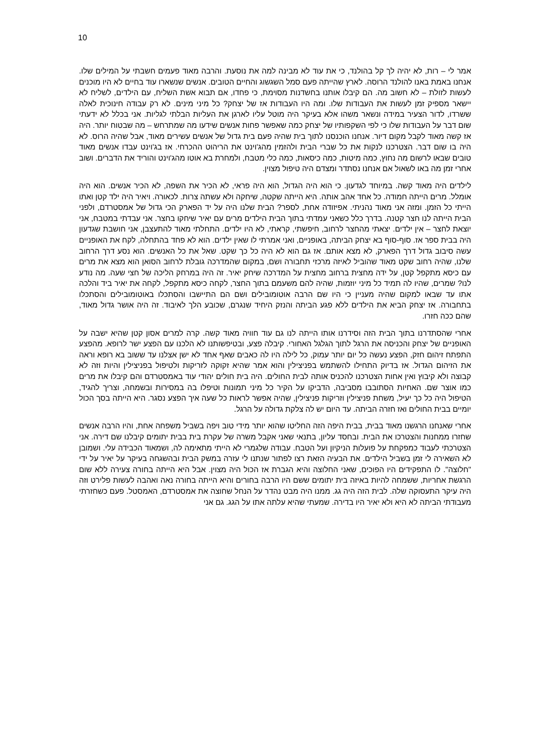10
אמר לי – רות, לא יהיה לך קל בהולנד, כי את עוד לא מבינה למה את נוסעת. והרבה מאוד פעמים חשבתי על המילים שלו. אנחנו באמת באנו להולנד הרוסה. לארץ שהייתה פעם סמל השגשוג והחיים הטובים. אנשים שנשארו עוד בחיים לא היו מוכנים לעשות לזולת – לא חשוב מה. הם קיבלו אותנו בחשדנות מסוימת, כי פחדו, אם תבוא אשת השליח, עם הילדים, לשליח לא יישאר מספיק זמן לעשות את העבודות שלו. ומה היו העבודות אז של יצחק? כל מיני מינים. לא רק עבודה חינוכית לאלה ששרדו, לדור הצעיר במידה ונשאר משהו אלא בעיקר היה מוטל עליו לארגן את העליות הבלתי לגליות. אני בכלל לא ידעתי שום דבר על העבודות שלו כי לפי השקפותיו של יצחק כמה שאפשר פחות אנשים שידעו מה שמתרחש – מה שבטוח יותר. היה אז קשה מאוד לקבל מקום דיור. אנחנו הוכנסנו לתוך בית שהיה פעם בית גדול של אנשים עשירים מאוד, אבל שהיה הרוס. לא היה בו שום דבר. הצטרכנו לנקות את כל שברי הבית ולהזמין מהג'וינט את הריהוט ההכרחי. אז בג'וינט עבדו אנשים מאוד טובים שבאו לרשום מה נחוץ, כמה מיטות, כמה כיסאות, כמה כלי מטבח, ולמחרת בא אוטו מהג'וינט והוריד את הדברים. ושוב אחרי זמן מה באו לשאול אם אנחנו נסתדר ומצדם היה טיפול מצוין.
לילדים היה מאוד קשה. במיוחד לגדעון. כי הוא היה הגדול, הוא היה פראי, לא הכיר את השפה, לא הכיר אנשים. הוא היה אומלל. מרים הייתה חמודה. כל אחד אהב אותה. היא הייתה שקטה, שיחקה ולא עשתה צרות. לכאורה. ויאיר היה ילד קטן ואתו הייתי כל הזמן. ומזה אני מאוד נהניתי. אפיזודה אחת, לספר? הבית שלנו היה על יד הפארק הכי גדול של אמסטרדם, ולפני הבית הייתה לנו חצר קטנה. בדרך כלל כשאני עמדתי בתוך הבית הילדים מרים עם יאיר שיחקו בחצר. אני עבדתי במטבח, אני יוצאת לחצר – אין ילדים. יצאתי מהחצר לרחוב, חיפשתי, קראתי, לא היו ילדים. התחלתי מאוד להתעצבן, אני חושבת שגדעון היה בבית ספר אז. סוף-סוף בא יצחק הביתה, באופניים, ואני אמרתי לו שאין ילדים. הוא לא פחד בהתחלה, לקח את האופניים עשה סיבוב גדול דרך הפארק, לא מצא אותם. אז גם הוא לא היה כל כך שקט. שאל את כל האנשים. הוא נסע דרך הרחוב שלנו, שהיה רחוב שקט מאוד שהוביל לאיזה מרכזי תחבורה ושם, במקום שהמדרכה גובלת לרחוב הסואן הוא מצא את מרים עם כיסא מתקפל קטן, על ידה מחצית ברחוב מחצית על המדרכה שיחק יאיר. זה היה במרחק הליכה של חצי שעה. מה נודע לנו? שמרים, שהיו לה תמיד כל מיני יוזמות, שהיה להם משעמם בתוך החצר, לקחה כיסא מתקפל, לקחה את יאיר ביד והלכה אתו עד שבאו למקום שהיה מעניין כי היו שם הרבה אוטומובילים ושם הם התיישבו והסתכלו באוטומובילים והסתכלו בתחבורה. אז יצחק הביא את הילדים ללא פגע הביתה והנזק היחיד שנגרם, שכובע הלך לאיבוד. זה היה אושר גדול מאוד, שהם ככה חזרו.
אחרי שהסתדרנו בתוך הבית הזה וסידרנו אותו הייתה לנו גם עוד חוויה מאוד קשה. קרה למרים אסון קטן שהיא ישבה על האופניים של יצחק והכניסה את הרגל לתוך הגלגל האחורי. קיבלה פצע, ובטיפשותנו לא הלכנו עם הפצע ישר לרופא. מהפצע התפתח זיהום חזק, הפצע נעשה כל יום יותר עמוק, כל לילה היו לה כאבים שאף אחד לא ישן אצלנו עד ששוב בא רופא וראה את הזיהום הגדול. אז בדיוק התחילו להשתמש בפניצילין והוא אמר שהיא זקוקה לזריקות ולטיפול בפניצילין והיות וזה לא קבוצה ולא קיבוץ ואין אחות הצטרכנו להכניס אותה לבית החולים. היה בית חולים יהודי עוד באמסטרדם והם קיבלו את מרים כמו אוצר שם. האחיות הסתובבו מסביבה, הדביקו על הקיר כל מיני תמונות וטיפלו בה במסירות ובשמחה, וצריך להגיד, הטיפול היה כל כך יעיל, משחת פניצילין וזריקות פניצילין, שהיה אפשר לראות כל שעה איך הפצע נסגר. היא הייתה בסך הכול יומיים בבית החולים ואז חזרה הביתה. עד היום יש לה צלקת גדולה על הרגל.
אחרי שאנחנו הרגשנו מאוד בבית, בבית היפה הזה החליטו שהוא יותר מידי טוב ויפה בשביל משפחה אחת, והיו הרבה אנשים שחזרו ממחנות והצטרכו את הבית. ובחסד עליון, בתנאי שאני אקבל משרה של עקרת בית בבית יתומים קיבלנו שם דירה. אני הצטרכתי לעבוד כמפקחת על פועלות הניקיון ועל הטבח. עבודה שלגמרי לא הייתי מתאימה לה, ושמאוד הכבידה עלי. ושמובן לא השאירה לי זמן בשביל הילדים. את הבעיה הזאת רצו לפתור שנתנו לי עזרה במשק הבית ובהשגחה בעיקר על יאיר על ידי "חלוצה". לו התפקידים היו הפוכים, שאני החלוצה והיא הגברת אז הכול היה מצוין. אבל היא הייתה בחורה צעירה ללא שום הרגשת אחריות, ששמחה להיות באיזה בית יתומים ששם היו הרבה בחורים והיא הייתה בחורה נאה ואהבה לעשות פלירט וזה היה עיקר התעסוקה שלה. לבית הזה היה גג. ממנו היה מבט נהדר על הנחל שחוצה את אמסטרדם, האמסטל. פעם כשחזרתי מעבודתי הביתה לא היא ולא יאיר היו בדירה. שמעתי שהיא עלתה אתו על הגג. גם אני